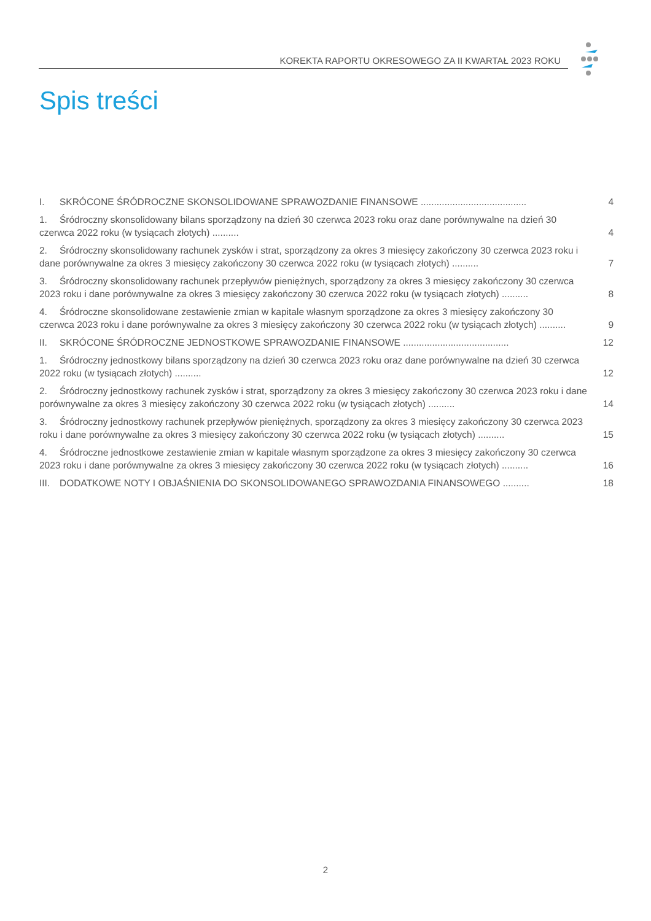KOREKTA RAPORTU OKRESOWEGO ZA II KWARTAŁ 2023 ROKU
Spis treści
I. SKRÓCONE ŚRÓDROCZNE SKONSOLIDOWANE SPRAWOZDANIE FINANSOWE ........................................ 4
1. Śródroczny skonsolidowany bilans sporządzony na dzień 30 czerwca 2023 roku oraz dane porównywalne na dzień 30 czerwca 2022 roku (w tysiącach złotych) .......... 4
2. Śródroczny skonsolidowany rachunek zysków i strat, sporządzony za okres 3 miesięcy zakończony 30 czerwca 2023 roku i dane porównywalne za okres 3 miesięcy zakończony 30 czerwca 2022 roku (w tysiącach złotych) .......... 7
3. Śródroczny skonsolidowany rachunek przepływów pieniężnych, sporządzony za okres 3 miesięcy zakończony 30 czerwca 2023 roku i dane porównywalne za okres 3 miesięcy zakończony 30 czerwca 2022 roku (w tysiącach złotych) .......... 8
4. Śródroczne skonsolidowane zestawienie zmian w kapitale własnym sporządzone za okres 3 miesięcy zakończony 30 czerwca 2023 roku i dane porównywalne za okres 3 miesięcy zakończony 30 czerwca 2022 roku (w tysiącach złotych) .......... 9
II. SKRÓCONE ŚRÓDROCZNE JEDNOSTKOWE SPRAWOZDANIE FINANSOWE ........................................ 12
1. Śródroczny jednostkowy bilans sporządzony na dzień 30 czerwca 2023 roku oraz dane porównywalne na dzień 30 czerwca 2022 roku (w tysiącach złotych) .......... 12
2. Śródroczny jednostkowy rachunek zysków i strat, sporządzony za okres 3 miesięcy zakończony 30 czerwca 2023 roku i dane porównywalne za okres 3 miesięcy zakończony 30 czerwca 2022 roku (w tysiącach złotych) .......... 14
3. Śródroczny jednostkowy rachunek przepływów pieniężnych, sporządzony za okres 3 miesięcy zakończony 30 czerwca 2023 roku i dane porównywalne za okres 3 miesięcy zakończony 30 czerwca 2022 roku (w tysiącach złotych) .......... 15
4. Śródroczne jednostkowe zestawienie zmian w kapitale własnym sporządzone za okres 3 miesięcy zakończony 30 czerwca 2023 roku i dane porównywalne za okres 3 miesięcy zakończony 30 czerwca 2022 roku (w tysiącach złotych) .......... 16
III. DODATKOWE NOTY I OBJAŚNIENIA DO SKONSOLIDOWANEGO SPRAWOZDANIA FINANSOWEGO .......... 18
2